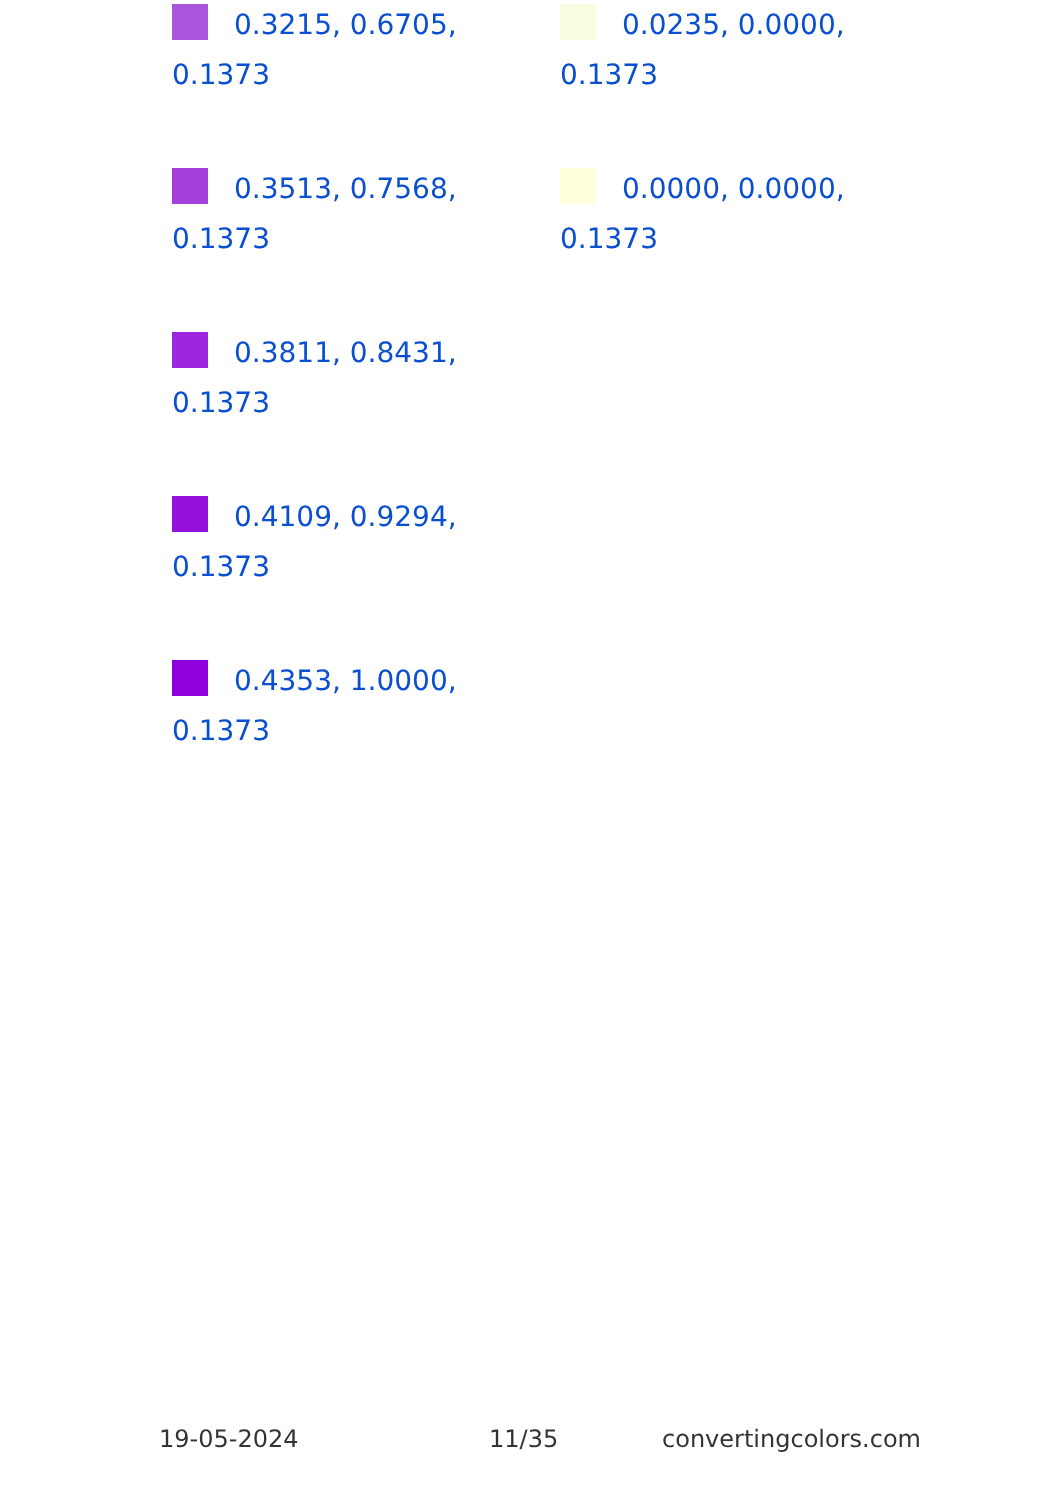0.3215, 0.6705, 0.1373
0.3513, 0.7568, 0.1373
0.3811, 0.8431, 0.1373
0.4109, 0.9294, 0.1373
0.4353, 1.0000, 0.1373
0.0235, 0.0000, 0.1373
0.0000, 0.0000, 0.1373
19-05-2024 11/35 convertingcolors.com